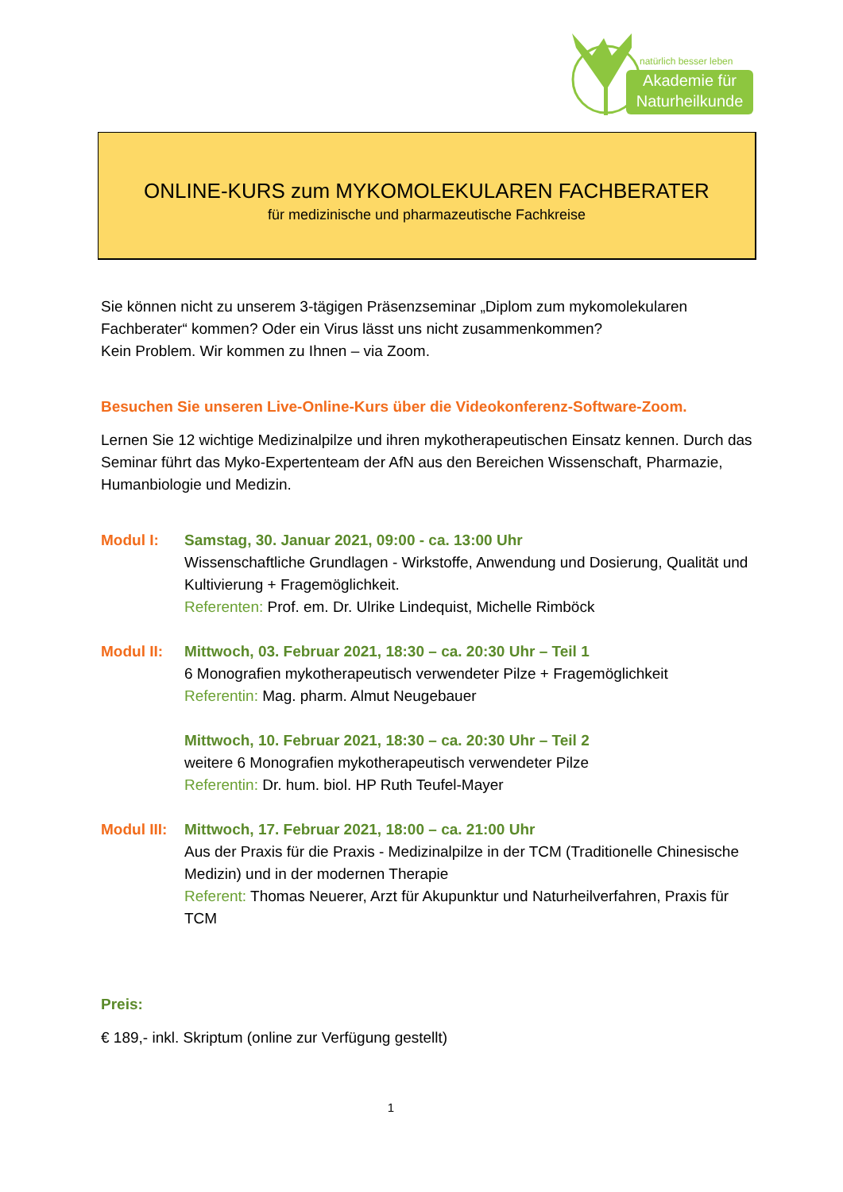natürlich besser leben
Akademie für
Naturheilkunde
ONLINE-KURS zum MYKOMOLEKULAREN FACHBERATER
für medizinische und pharmazeutische Fachkreise
Sie können nicht zu unserem 3-tägigen Präsenzseminar „Diplom zum mykomolekularen Fachberater“ kommen? Oder ein Virus lässt uns nicht zusammenkommen?
Kein Problem. Wir kommen zu Ihnen – via Zoom.
Besuchen Sie unseren Live-Online-Kurs über die Videokonferenz-Software-Zoom.
Lernen Sie 12 wichtige Medizinalpilze und ihren mykotherapeutischen Einsatz kennen. Durch das Seminar führt das Myko-Expertenteam der AfN aus den Bereichen Wissenschaft, Pharmazie, Humanbiologie und Medizin.
Modul I: Samstag, 30. Januar 2021, 09:00 - ca. 13:00 Uhr
Wissenschaftliche Grundlagen - Wirkstoffe, Anwendung und Dosierung, Qualität und Kultivierung + Fragemöglichkeit.
Referenten: Prof. em. Dr. Ulrike Lindequist, Michelle Rimböck
Modul II: Mittwoch, 03. Februar 2021, 18:30 – ca. 20:30 Uhr – Teil 1
6 Monografien mykotherapeutisch verwendeter Pilze + Fragemöglichkeit
Referentin: Mag. pharm. Almut Neugebauer
Mittwoch, 10. Februar 2021, 18:30 – ca. 20:30 Uhr – Teil 2
weitere 6 Monografien mykotherapeutisch verwendeter Pilze
Referentin: Dr. hum. biol. HP Ruth Teufel-Mayer
Modul III: Mittwoch, 17. Februar 2021, 18:00 – ca. 21:00 Uhr
Aus der Praxis für die Praxis - Medizinalpilze in der TCM (Traditionelle Chinesische Medizin) und in der modernen Therapie
Referent: Thomas Neuerer, Arzt für Akupunktur und Naturheilverfahren, Praxis für TCM
Preis:
€ 189,- inkl. Skriptum (online zur Verfügung gestellt)
1